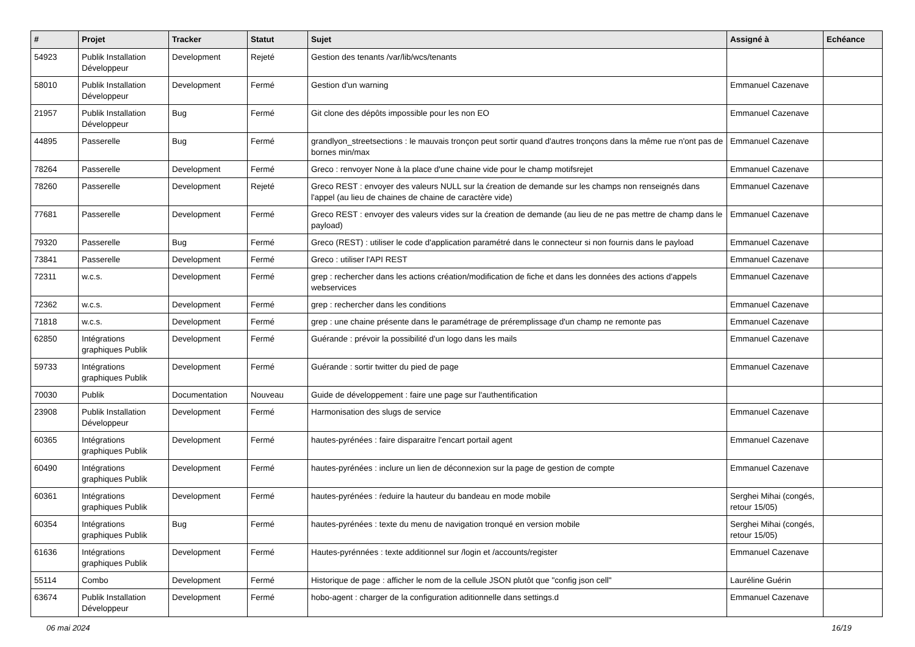| # | Projet | Tracker | Statut | Sujet | Assigné à | Echéance |
| --- | --- | --- | --- | --- | --- | --- |
| 54923 | Publik Installation Développeur | Development | Rejeté | Gestion des tenants /var/lib/wcs/tenants | | |
| 58010 | Publik Installation Développeur | Development | Fermé | Gestion d'un warning | Emmanuel Cazenave | |
| 21957 | Publik Installation Développeur | Bug | Fermé | Git clone des dépôts impossible pour les non EO | Emmanuel Cazenave | |
| 44895 | Passerelle | Bug | Fermé | grandlyon_streetsections : le mauvais tronçon peut sortir quand d'autres tronçons dans la même rue n'ont pas de bornes min/max | Emmanuel Cazenave | |
| 78264 | Passerelle | Development | Fermé | Greco : renvoyer None à la place d'une chaine vide pour le champ motifsrejet | Emmanuel Cazenave | |
| 78260 | Passerelle | Development | Rejeté | Greco REST : envoyer des valeurs NULL sur la ćreation de demande sur les champs non renseignés dans l'appel (au lieu de chaines de chaine de caractère vide) | Emmanuel Cazenave | |
| 77681 | Passerelle | Development | Fermé | Greco REST : envoyer des valeurs vides sur la ćreation de demande (au lieu de ne pas mettre de champ dans le payload) | Emmanuel Cazenave | |
| 79320 | Passerelle | Bug | Fermé | Greco (REST) : utiliser le code d'application paramétré dans le connecteur si non fournis dans le payload | Emmanuel Cazenave | |
| 73841 | Passerelle | Development | Fermé | Greco : utiliser l'API REST | Emmanuel Cazenave | |
| 72311 | w.c.s. | Development | Fermé | grep : rechercher dans les actions création/modification de fiche et dans les données des actions d'appels webservices | Emmanuel Cazenave | |
| 72362 | w.c.s. | Development | Fermé | grep : rechercher dans les conditions | Emmanuel Cazenave | |
| 71818 | w.c.s. | Development | Fermé | grep : une chaine présente dans le paramétrage de préremplissage d'un champ ne remonte pas | Emmanuel Cazenave | |
| 62850 | Intégrations graphiques Publik | Development | Fermé | Guérande : prévoir la possibilité d'un logo dans les mails | Emmanuel Cazenave | |
| 59733 | Intégrations graphiques Publik | Development | Fermé | Guérande : sortir twitter du pied de page | Emmanuel Cazenave | |
| 70030 | Publik | Documentation | Nouveau | Guide de développement : faire une page sur l'authentification | | |
| 23908 | Publik Installation Développeur | Development | Fermé | Harmonisation des slugs de service | Emmanuel Cazenave | |
| 60365 | Intégrations graphiques Publik | Development | Fermé | hautes-pyrénées : faire disparaitre l'encart portail agent | Emmanuel Cazenave | |
| 60490 | Intégrations graphiques Publik | Development | Fermé | hautes-pyrénées : inclure un lien de déconnexion sur la page de gestion de compte | Emmanuel Cazenave | |
| 60361 | Intégrations graphiques Publik | Development | Fermé | hautes-pyrénées : ŕeduire la hauteur du bandeau en mode mobile | Serghei Mihai (congés, retour 15/05) | |
| 60354 | Intégrations graphiques Publik | Bug | Fermé | hautes-pyrénées : texte du menu de navigation tronqué en version mobile | Serghei Mihai (congés, retour 15/05) | |
| 61636 | Intégrations graphiques Publik | Development | Fermé | Hautes-pyrénnées : texte additionnel sur /login et /accounts/register | Emmanuel Cazenave | |
| 55114 | Combo | Development | Fermé | Historique de page : afficher le nom de la cellule JSON plutôt que "config json cell" | Lauréline Guérin | |
| 63674 | Publik Installation Développeur | Development | Fermé | hobo-agent : charger de la configuration aditionnelle dans settings.d | Emmanuel Cazenave | |
06 mai 2024 16/19